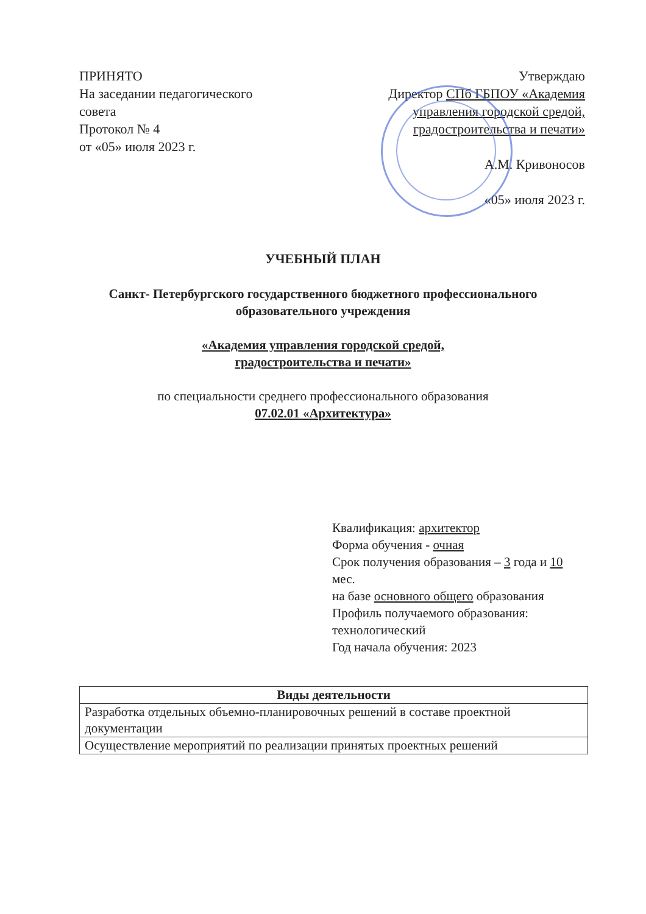ПРИНЯТО
На заседании педагогического совета
Протокол № 4
от «05» июля 2023 г.
Утверждаю
Директор СПб ГБПОУ «Академия управления городской средой, градостроительства и печати»
А.М. Кривоносов
«05» июля 2023 г.
УЧЕБНЫЙ ПЛАН
Санкт- Петербургского государственного бюджетного профессионального
образовательного учреждения
«Академия управления городской средой,
градостроительства и печати»
по специальности среднего профессионального образования
07.02.01 «Архитектура»
Квалификация: архитектор
Форма обучения - очная
Срок получения образования – 3 года и 10 мес.
на базе основного общего образования
Профиль получаемого образования: технологический
Год начала обучения: 2023
| Виды деятельности |
| --- |
| Разработка отдельных объемно-планировочных решений в составе проектной документации |
| Осуществление мероприятий по реализации принятых проектных решений |